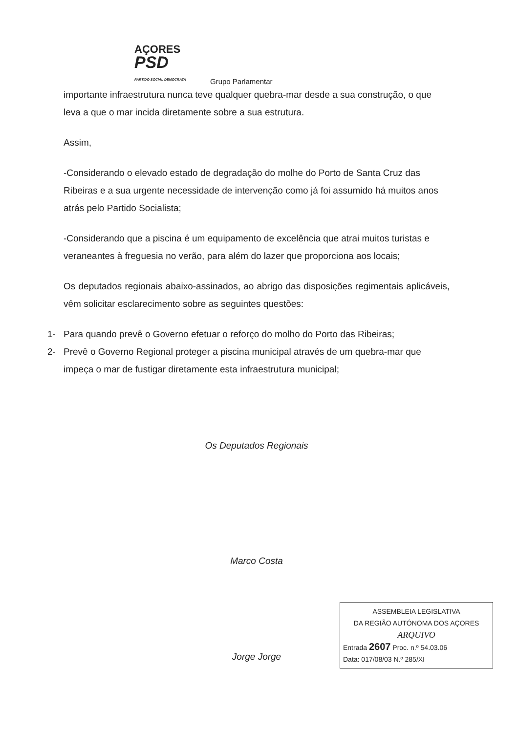AÇORES
PSD
PARTIDO SOCIAL DEMOCRATA
Grupo Parlamentar
importante infraestrutura nunca teve qualquer quebra-mar desde a sua construção, o que leva a que o mar incida diretamente sobre a sua estrutura.
Assim,
-Considerando o elevado estado de degradação do molhe do Porto de Santa Cruz das Ribeiras e a sua urgente necessidade de intervenção como já foi assumido há muitos anos atrás pelo Partido Socialista;
-Considerando que a piscina é um equipamento de excelência que atrai muitos turistas e veraneantes à freguesia no verão, para além do lazer que proporciona aos locais;
Os deputados regionais abaixo-assinados, ao abrigo das disposições regimentais aplicáveis, vêm solicitar esclarecimento sobre as seguintes questões:
1- Para quando prevê o Governo efetuar o reforço do molho do Porto das Ribeiras;
2- Prevê o Governo Regional proteger a piscina municipal através de um quebra-mar que impeça o mar de fustigar diretamente esta infraestrutura municipal;
Os Deputados Regionais
Marco Costa
Jorge Jorge
ASSEMBLEIA LEGISLATIVA
DA REGIÃO AUTÓNOMA DOS AÇORES
ARQUIVO
Entrada 2607 Proc. n.º 54.03.06
Data: 017/08/03 N.º 285/XI